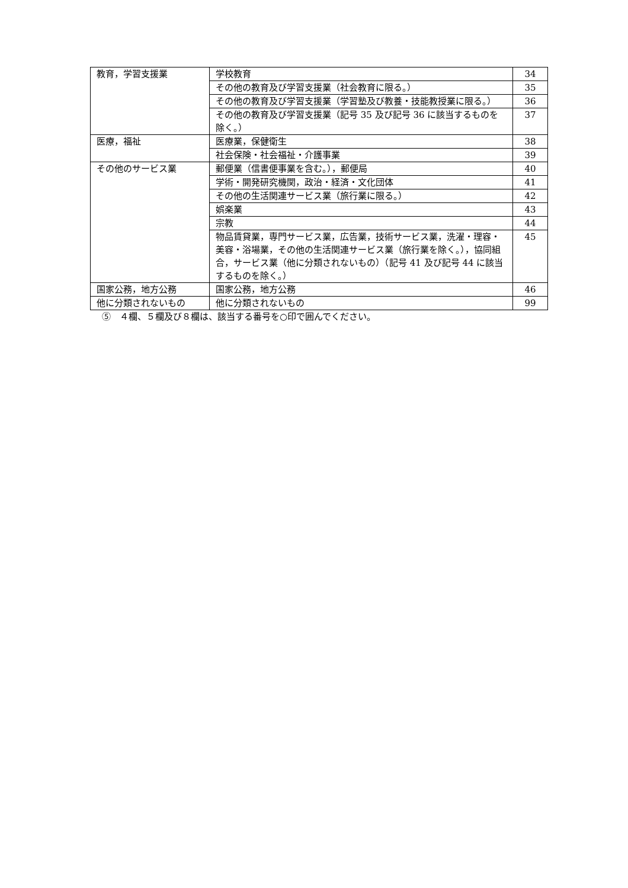| 教育，学習支援業 | 学校教育 | 34 |
| | その他の教育及び学習支援業（社会教育に限る。） | 35 |
| | その他の教育及び学習支援業（学習塾及び教養・技能教授業に限る。） | 36 |
| | その他の教育及び学習支援業（記号 35 及び記号 36 に該当するものを除く。） | 37 |
| 医療，福祉 | 医療業，保健衛生 | 38 |
| | 社会保険・社会福祉・介護事業 | 39 |
| その他のサービス業 | 郵便業（信書便事業を含む。），郵便局 | 40 |
| | 学術・開発研究機関，政治・経済・文化団体 | 41 |
| | その他の生活関連サービス業（旅行業に限る。） | 42 |
| | 娯楽業 | 43 |
| | 宗教 | 44 |
| | 物品賃貸業，専門サービス業，広告業，技術サービス業，洗濯・理容・美容・浴場業，その他の生活関連サービス業（旅行業を除く。），協同組合，サービス業（他に分類されないもの）（記号 41 及び記号 44 に該当するものを除く。） | 45 |
| 国家公務，地方公務 | 国家公務，地方公務 | 46 |
| 他に分類されないもの | 他に分類されないもの | 99 |
⑤　４欄、５欄及び８欄は、該当する番号を○印で囲んでください。